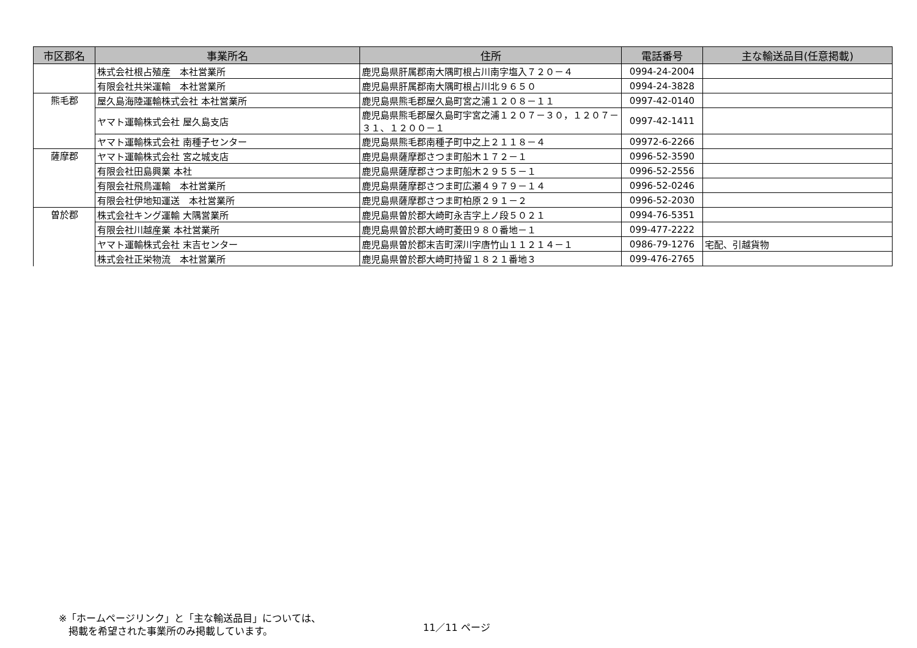| 市区郡名 | 事業所名 | 住所 | 電話番号 | 主な輸送品目(任意掲載) |
| --- | --- | --- | --- | --- |
| | 株式会社根占殖産 本社営業所 | 鹿児島県肝属郡南大隅町根占川南字塩入７２０－４ | 0994-24-2004 | |
| | 有限会社共栄運輸 本社営業所 | 鹿児島県肝属郡南大隅町根占川北９６５０ | 0994-24-3828 | |
| 熊毛郡 | 屋久島海陸運輸株式会社 本社営業所 | 鹿児島県熊毛郡屋久島町宮之浦１２０８－１１ | 0997-42-0140 | |
| | ヤマト運輸株式会社 屋久島支店 | 鹿児島県熊毛郡屋久島町宇宮之浦１２０７－３０，１２０７－３１、１２００－１ | 0997-42-1411 | |
| | ヤマト運輸株式会社 南種子センター | 鹿児島県熊毛郡南種子町中之上２１１８－４ | 09972-6-2266 | |
| 薩摩郡 | ヤマト運輸株式会社 宮之城支店 | 鹿児島県薩摩郡さつま町船木１７２－１ | 0996-52-3590 | |
| | 有限会社田島興業 本社 | 鹿児島県薩摩郡さつま町船木２９５５－１ | 0996-52-2556 | |
| | 有限会社飛鳥運輸 本社営業所 | 鹿児島県薩摩郡さつま町広瀬４９７９－１４ | 0996-52-0246 | |
| | 有限会社伊地知運送 本社営業所 | 鹿児島県薩摩郡さつま町柏原２９１－２ | 0996-52-2030 | |
| 曽於郡 | 株式会社キング運輸 大隅営業所 | 鹿児島県曽於郡大崎町永吉字上ノ段５０２１ | 0994-76-5351 | |
| | 有限会社川越産業 本社営業所 | 鹿児島県曽於郡大崎町菱田９８０番地－１ | 099-477-2222 | |
| | ヤマト運輸株式会社 末吉センター | 鹿児島県曽於郡末吉町深川字唐竹山１１２１４－１ | 0986-79-1276 | 宅配、引越貨物 |
| | 株式会社正栄物流 本社営業所 | 鹿児島県曽於郡大崎町持留１８２１番地３ | 099-476-2765 | |
※「ホームページリンク」と「主な輸送品目」については、
　掲載を希望された事業所のみ掲載しています。
11／11 ページ